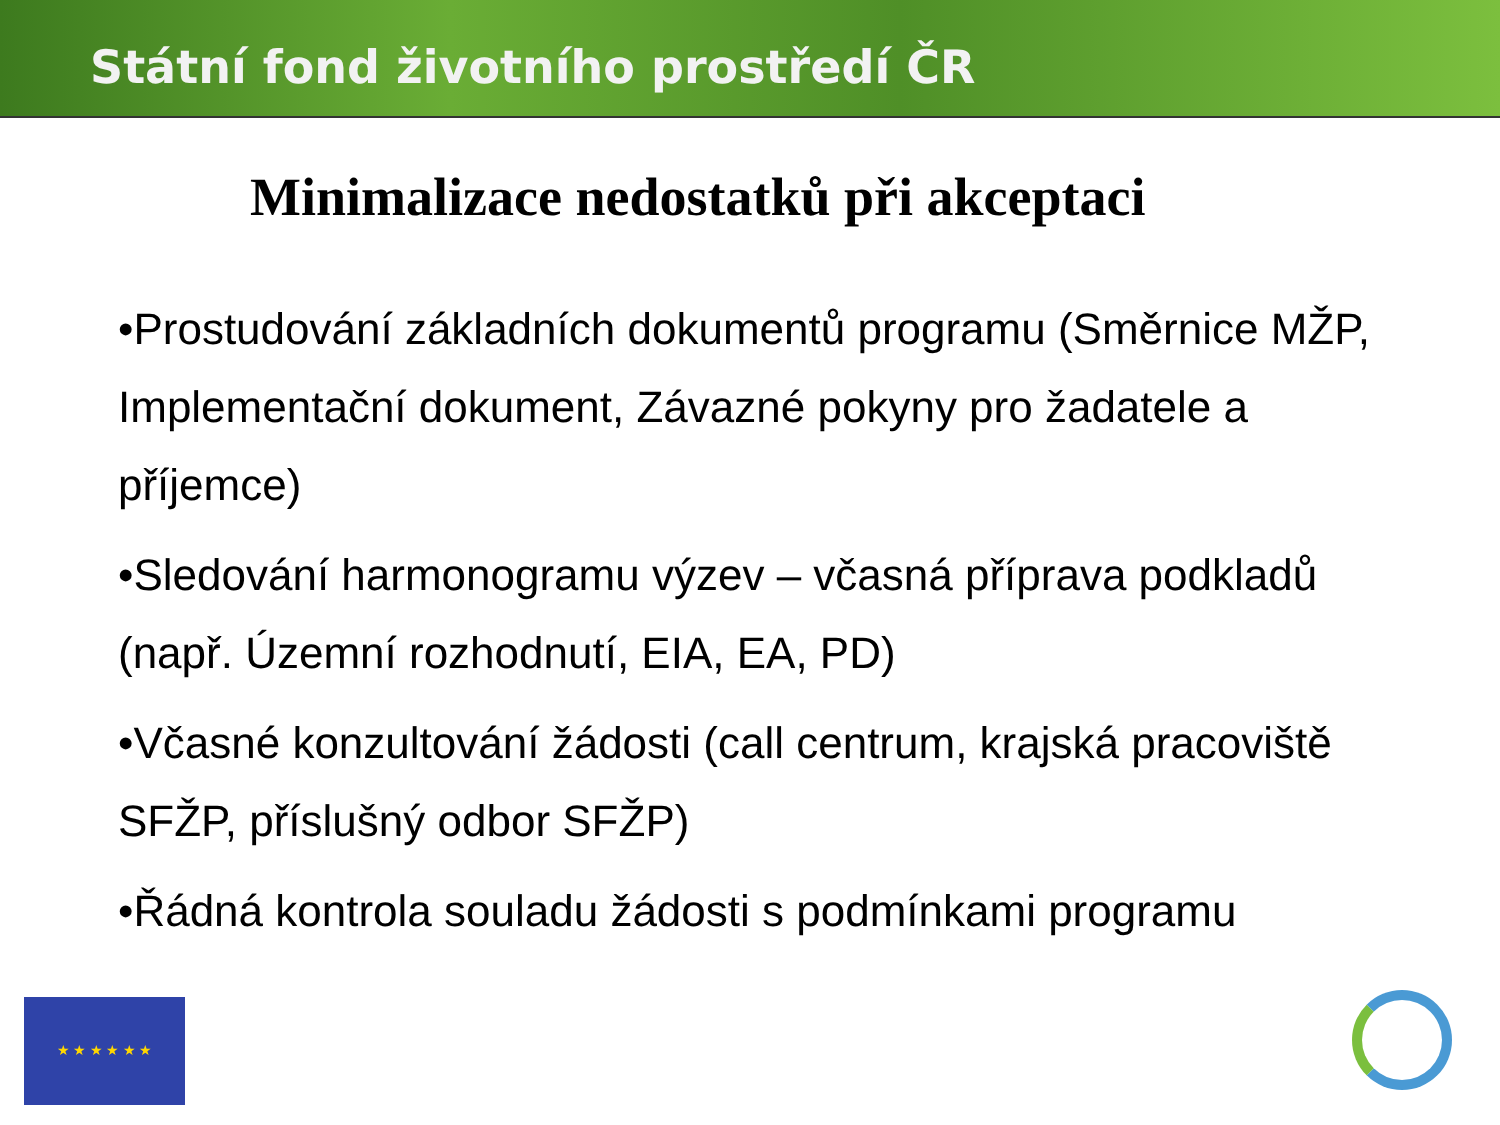Státní fond životního prostředí ČR
Minimalizace nedostatků při akceptaci
•Prostudování základních dokumentů programu (Směrnice MŽP, Implementační dokument, Závazné pokyny pro žadatele a příjemce)
•Sledování harmonogramu výzev – včasná příprava podkladů (např. Územní rozhodnutí, EIA, EA, PD)
•Včasné konzultování žádosti (call centrum, krajská pracoviště SFŽP, příslušný odbor SFŽP)
•Řádná kontrola souladu žádosti s podmínkami programu
★ ★ ★ ★ ★ ★